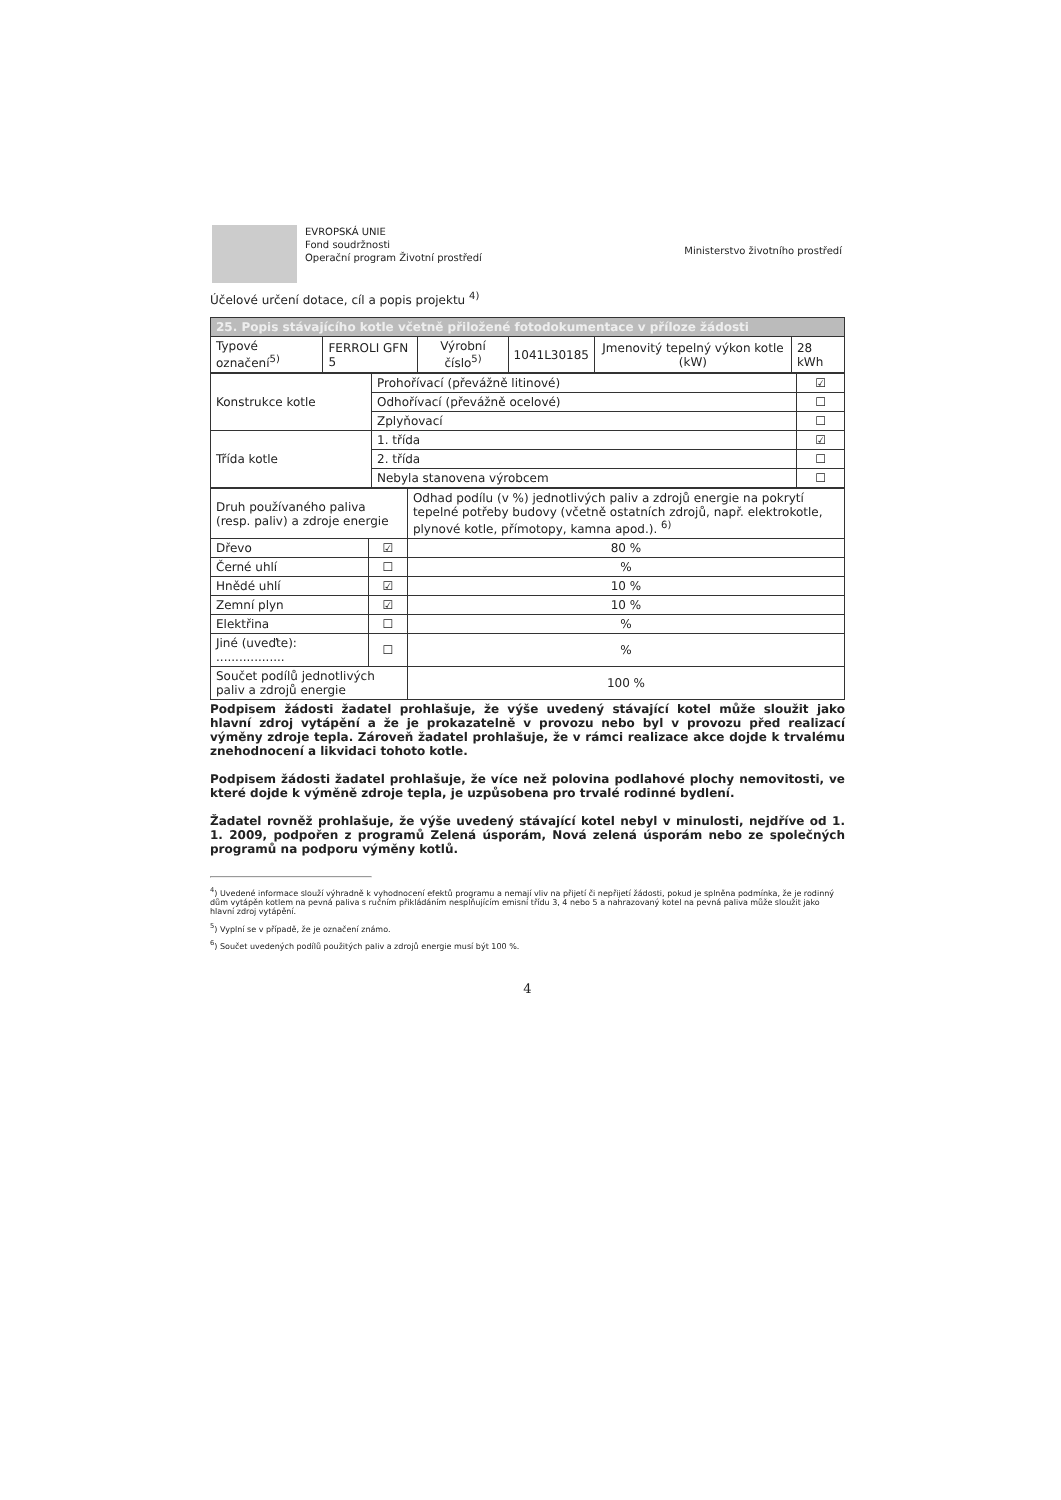EVROPSKÁ UNIE
Fond soudržnosti
Operační program Životní prostředí
Ministerstvo životního prostředí
Účelové určení dotace, cíl a popis projektu <sup>4)</sup>
| 25. Popis stávajícího kotle včetně přiložené fotodokumentace v příloze žádosti | | | | | |
| Typové označení<sup>5)</sup> | FERROLI GFN 5 | Výrobní číslo<sup>5)</sup> | 1041L30185 | Jmenovitý tepelný výkon kotle (kW) | 28 kWh |
| Konstrukce kotle | Prohořívací (převážně litinové) | ☑ |
| | Odhořívací (převážně ocelové) | ☐ |
| | Zplyňovací | ☐ |
| Třída kotle | 1. třída | ☑ |
| | 2. třída | ☐ |
| | Nebyla stanovena výrobcem | ☐ |
| Druh používaného paliva (resp. paliv) a zdroje energie | | Odhad podílu (v %) jednotlivých paliv a zdrojů energie na pokrytí tepelné potřeby budovy (včetně ostatních zdrojů, např. elektrokotle, plynové kotle, přímotopy, kamna apod.). <sup>6)</sup> |
| Dřevo | ☑ | 80 % |
| Černé uhlí | ☐ | % |
| Hnědé uhlí | ☑ | 10 % |
| Zemní plyn | ☑ | 10 % |
| Elektřina | ☐ | % |
| Jiné (uveďte): .................. | ☐ | % |
| Součet podílů jednotlivých paliv a zdrojů energie | | 100 % |
Podpisem žádosti žadatel prohlašuje, že výše uvedený stávající kotel může sloužit jako hlavní zdroj vytápění a že je prokazatelně v provozu nebo byl v provozu před realizací výměny zdroje tepla. Zároveň žadatel prohlašuje, že v rámci realizace akce dojde k trvalému znehodnocení a likvidaci tohoto kotle.
Podpisem žádosti žadatel prohlašuje, že více než polovina podlahové plochy nemovitosti, ve které dojde k výměně zdroje tepla, je uzpůsobena pro trvalé rodinné bydlení.
Žadatel rovněž prohlašuje, že výše uvedený stávající kotel nebyl v minulosti, nejdříve od 1. 1. 2009, podpořen z programů Zelená úsporám, Nová zelená úsporám nebo ze společných programů na podporu výměny kotlů.
<sup>4</sup>) Uvedené informace slouží výhradně k vyhodnocení efektů programu a nemají vliv na přijetí či nepřijetí žádosti, pokud je splněna podmínka, že je rodinný dům vytápěn kotlem na pevná paliva s ručním přikládáním nesplňujícím emisní třídu 3, 4 nebo 5 a nahrazovaný kotel na pevná paliva může sloužit jako hlavní zdroj vytápění.
<sup>5</sup>) Vyplní se v případě, že je označení známo.
<sup>6</sup>) Součet uvedených podílů použitých paliv a zdrojů energie musí být 100 %.
4